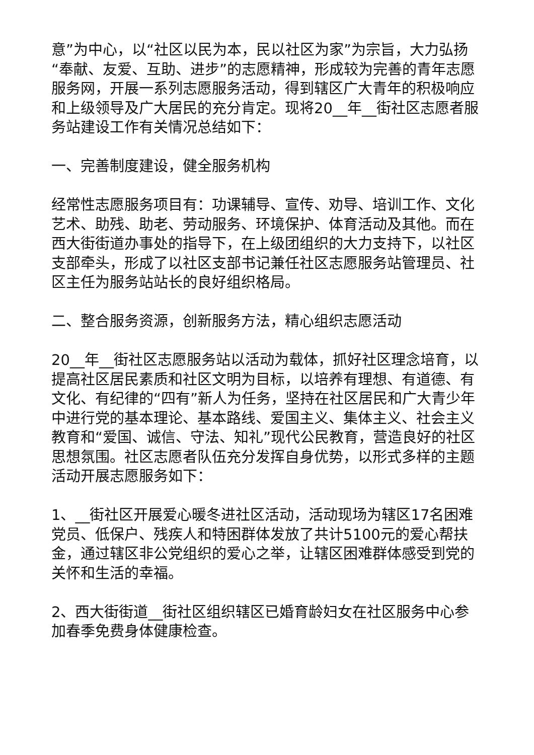意”为中心，以“社区以民为本，民以社区为家”为宗旨，大力弘扬“奉献、友爱、互助、进步”的志愿精神，形成较为完善的青年志愿服务网，开展一系列志愿服务活动，得到辖区广大青年的积极响应和上级领导及广大居民的充分肯定。现将20__年__街社区志愿者服务站建设工作有关情况总结如下：
一、完善制度建设，健全服务机构
经常性志愿服务项目有：功课辅导、宣传、劝导、培训工作、文化艺术、助残、助老、劳动服务、环境保护、体育活动及其他。而在西大街街道办事处的指导下，在上级团组织的大力支持下，以社区支部牵头，形成了以社区支部书记兼任社区志愿服务站管理员、社区主任为服务站站长的良好组织格局。
二、整合服务资源，创新服务方法，精心组织志愿活动
20__年__街社区志愿服务站以活动为载体，抓好社区理念培育，以提高社区居民素质和社区文明为目标，以培养有理想、有道德、有文化、有纪律的“四有”新人为任务，坚持在社区居民和广大青少年中进行党的基本理论、基本路线、爱国主义、集体主义、社会主义教育和“爱国、诚信、守法、知礼”现代公民教育，营造良好的社区思想氛围。社区志愿者队伍充分发挥自身优势，以形式多样的主题活动开展志愿服务如下：
1、__街社区开展爱心暖冬进社区活动，活动现场为辖区17名困难党员、低保户、残疾人和特困群体发放了共计5100元的爱心帮扶金，通过辖区非公党组织的爱心之举，让辖区困难群体感受到党的关怀和生活的幸福。
2、西大街街道__街社区组织辖区已婚育龄妇女在社区服务中心参加春季免费身体健康检查。